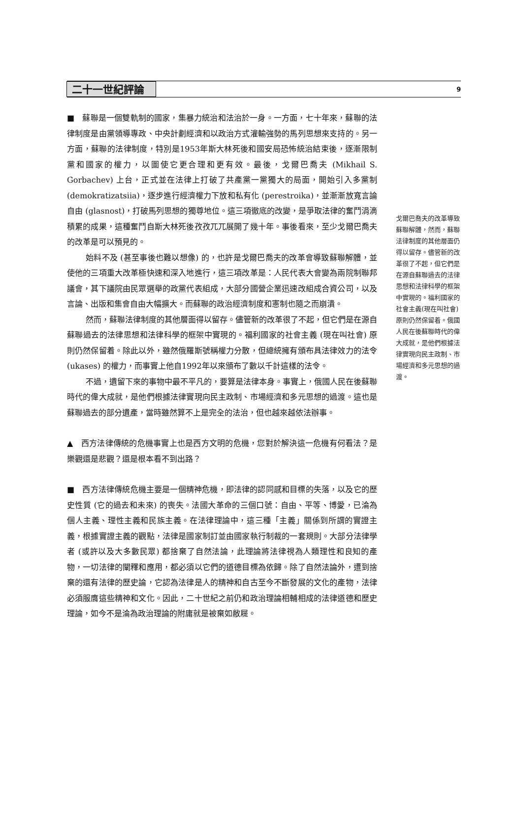二十一世紀評論
9
■　蘇聯是一個雙軌制的國家，集暴力統治和法治於一身。一方面，七十年來，蘇聯的法律制度是由黨領導專政、中央計劃經濟和以政治方式灌輸強勢的馬列思想來支持的。另一方面，蘇聯的法律制度，特別是1953年斯大林死後和國安局恐怖統治結束後，逐漸限制黨和國家的權力，以圖使它更合理和更有效。最後，戈爾巴喬夫 (Mikhail S. Gorbachev) 上台，正式並在法律上打破了共產黨一黨獨大的局面，開始引入多黨制 (demokratizatsiia)，逐步進行經濟權力下放和私有化 (perestroika)，並漸漸放寬言論自由 (glasnost)，打破馬列思想的獨尊地位。這三項徹底的改變，是爭取法律的奮鬥涓滴積累的成果，這種奮鬥自斯大林死後孜孜兀兀展開了幾十年。事後看來，至少戈爾巴喬夫的改革是可以預見的。
始料不及 (甚至事後也難以想像) 的，也許是戈爾巴喬夫的改革會導致蘇聯解體，並使他的三項重大改革極快速和深入地進行，這三項改革是：人民代表大會變為兩院制聯邦議會，其下議院由民眾選舉的政黨代表組成，大部分國營企業迅速改組成合資公司，以及言論、出版和集會自由大幅擴大。而蘇聯的政治經濟制度和憲制也隨之而崩潰。
然而，蘇聯法律制度的其他層面得以留存。儘管新的改革很了不起，但它們是在源自蘇聯過去的法律思想和法律科學的框架中實現的。福利國家的社會主義 (現在叫社會) 原則仍然保留着。除此以外，雖然俄羅斯號稱權力分散，但總統擁有頒布具法律效力的法令 (ukases) 的權力，而事實上他自1992年以來頒布了數以千計這樣的法令。
不過，遺留下來的事物中最不平凡的，要算是法律本身。事實上，俄國人民在後蘇聯時代的偉大成就，是他們根據法律實現向民主政制、市場經濟和多元思想的過渡。這也是蘇聯過去的部分遺產，當時雖然算不上是完全的法治，但也越來越依法辦事。
▲　西方法律傳統的危機事實上也是西方文明的危機，您對於解決這一危機有何看法？是樂觀還是悲觀？還是根本看不到出路？
■　西方法律傳統危機主要是一個精神危機，即法律的認同感和目標的失落，以及它的歷史性質 (它的過去和未來) 的喪失。法國大革命的三個口號：自由、平等、博愛，已淪為個人主義、理性主義和民族主義。在法律理論中，這三種「主義」關係到所謂的實證主義，根據實證主義的觀點，法律是國家制訂並由國家執行制裁的一套規則。大部分法律學者 (或許以及大多數民眾) 都捨棄了自然法論，此理論將法律視為人類理性和良知的產物，一切法律的闡釋和應用，都必須以它們的道德目標為依歸。除了自然法論外，遭到捨棄的還有法律的歷史論，它認為法律是人的精神和自古至今不斷發展的文化的產物，法律必須服膺這些精神和文化。因此，二十世紀之前仍和政治理論相輔相成的法律道德和歷史理論，如今不是淪為政治理論的附庸就是被棄如敝屣。
戈爾巴喬夫的改革導致蘇聯解體，然而，蘇聯法律制度的其他層面仍得以留存。儘管新的改革很了不起，但它們是在源自蘇聯過去的法律思想和法律科學的框架中實現的。福利國家的社會主義(現在叫社會)原則仍然保留着。俄國人民在後蘇聯時代的偉大成就，是他們根據法律實現向民主政制、市場經濟和多元思想的過渡。